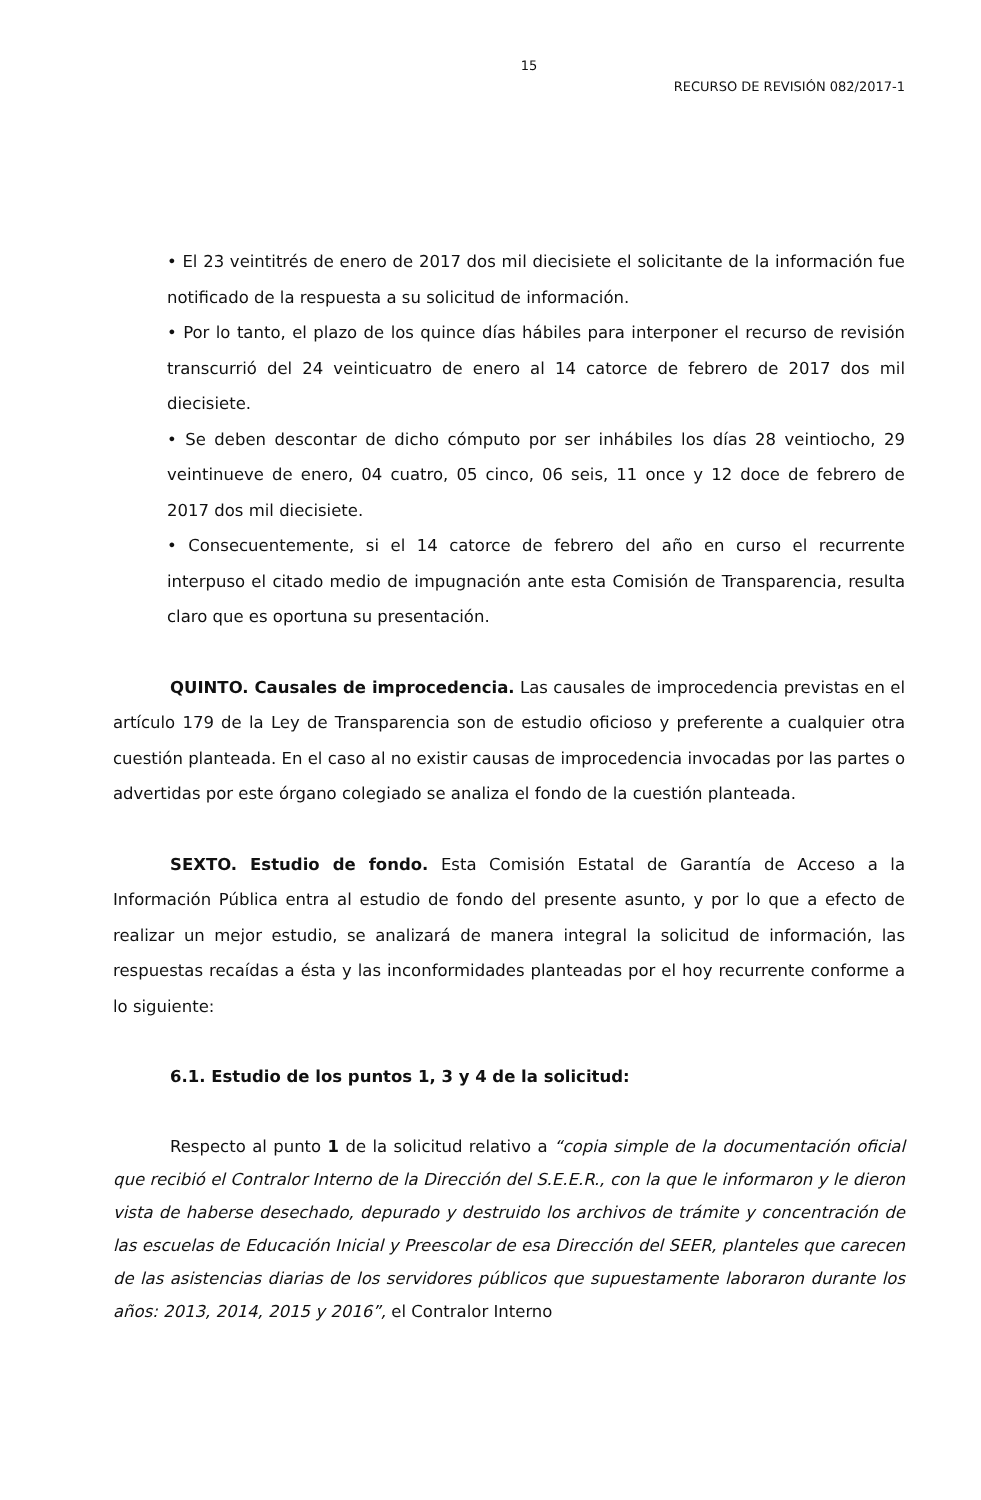15
RECURSO DE REVISIÓN 082/2017-1
• El 23 veintitrés de enero de 2017 dos mil diecisiete el solicitante de la información fue notificado de la respuesta a su solicitud de información.
• Por lo tanto, el plazo de los quince días hábiles para interponer el recurso de revisión transcurrió del 24 veinticuatro de enero al 14 catorce de febrero de 2017 dos mil diecisiete.
• Se deben descontar de dicho cómputo por ser inhábiles los días 28 veintiocho, 29 veintinueve de enero, 04 cuatro, 05 cinco, 06 seis, 11 once y 12 doce de febrero de 2017 dos mil diecisiete.
• Consecuentemente, si el 14 catorce de febrero del año en curso el recurrente interpuso el citado medio de impugnación ante esta Comisión de Transparencia, resulta claro que es oportuna su presentación.
QUINTO. Causales de improcedencia. Las causales de improcedencia previstas en el artículo 179 de la Ley de Transparencia son de estudio oficioso y preferente a cualquier otra cuestión planteada. En el caso al no existir causas de improcedencia invocadas por las partes o advertidas por este órgano colegiado se analiza el fondo de la cuestión planteada.
SEXTO. Estudio de fondo. Esta Comisión Estatal de Garantía de Acceso a la Información Pública entra al estudio de fondo del presente asunto, y por lo que a efecto de realizar un mejor estudio, se analizará de manera integral la solicitud de información, las respuestas recaídas a ésta y las inconformidades planteadas por el hoy recurrente conforme a lo siguiente:
6.1. Estudio de los puntos 1, 3 y 4 de la solicitud:
Respecto al punto 1 de la solicitud relativo a “copia simple de la documentación oficial que recibió el Contralor Interno de la Dirección del S.E.E.R., con la que le informaron y le dieron vista de haberse desechado, depurado y destruido los archivos de trámite y concentración de las escuelas de Educación Inicial y Preescolar de esa Dirección del SEER, planteles que carecen de las asistencias diarias de los servidores públicos que supuestamente laboraron durante los años: 2013, 2014, 2015 y 2016”, el Contralor Interno